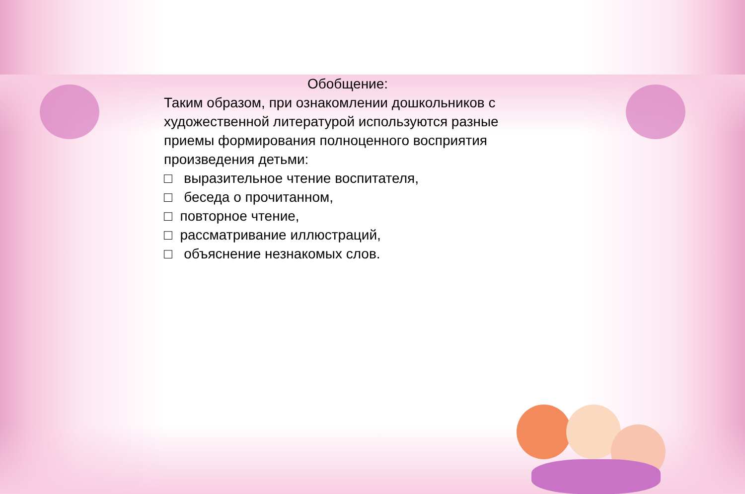Обобщение:
Таким образом, при ознакомлении дошкольников с художественной литературой используются разные приемы формирования полноценного восприятия произведения детьми:
□ выразительное чтение воспитателя,
□ беседа о прочитанном,
□ повторное чтение,
□ рассматривание иллюстраций,
□ объяснение незнакомых слов.